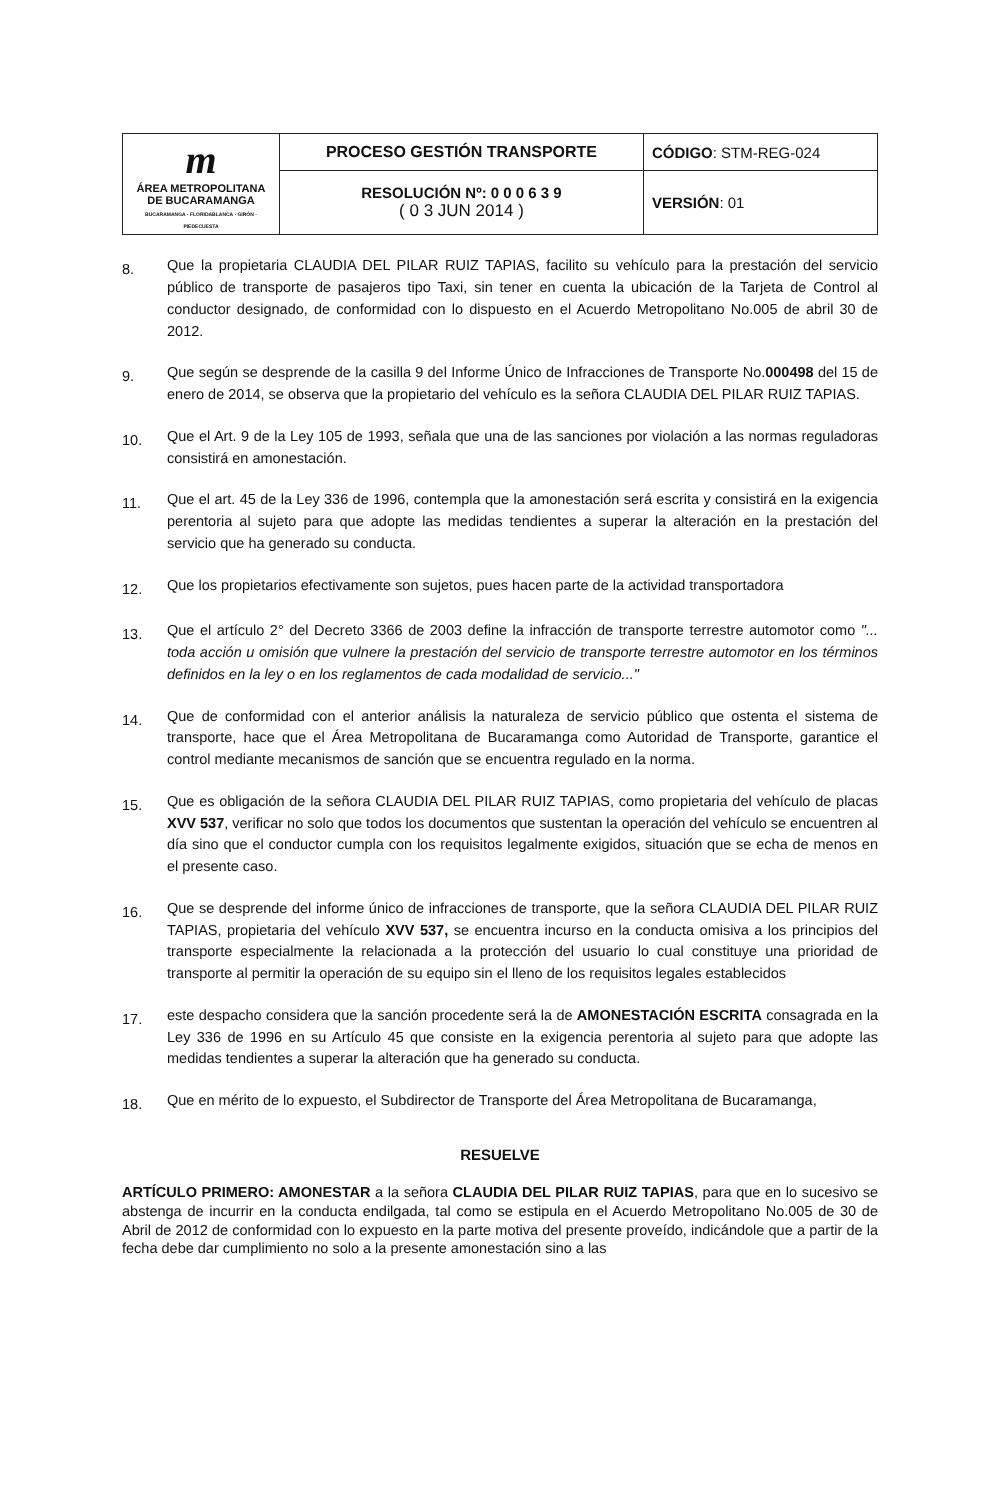| m ÁREA METROPOLITANA DE BUCARAMANGA BUCARAMANGA - FLORIDABLANCA - GIRÓN - PIEDECUESTA | PROCESO GESTIÓN TRANSPORTE | CÓDIGO : STM-REG-024 |
| | RESOLUCIÓN Nº: 0 0 0 6 3 9 ( 0 3 JUN 2014 ) | VERSIÓN : 01 |
8. Que la propietaria CLAUDIA DEL PILAR RUIZ TAPIAS, facilito su vehículo para la prestación del servicio público de transporte de pasajeros tipo Taxi, sin tener en cuenta la ubicación de la Tarjeta de Control al conductor designado, de conformidad con lo dispuesto en el Acuerdo Metropolitano No.005 de abril 30 de 2012.
9. Que según se desprende de la casilla 9 del Informe Único de Infracciones de Transporte No.000498 del 15 de enero de 2014, se observa que la propietario del vehículo es la señora CLAUDIA DEL PILAR RUIZ TAPIAS.
10. Que el Art. 9 de la Ley 105 de 1993, señala que una de las sanciones por violación a las normas reguladoras consistirá en amonestación.
11. Que el art. 45 de la Ley 336 de 1996, contempla que la amonestación será escrita y consistirá en la exigencia perentoria al sujeto para que adopte las medidas tendientes a superar la alteración en la prestación del servicio que ha generado su conducta.
12. Que los propietarios efectivamente son sujetos, pues hacen parte de la actividad transportadora
13. Que el artículo 2° del Decreto 3366 de 2003 define la infracción de transporte terrestre automotor como "... toda acción u omisión que vulnere la prestación del servicio de transporte terrestre automotor en los términos definidos en la ley o en los reglamentos de cada modalidad de servicio..."
14. Que de conformidad con el anterior análisis la naturaleza de servicio público que ostenta el sistema de transporte, hace que el Área Metropolitana de Bucaramanga como Autoridad de Transporte, garantice el control mediante mecanismos de sanción que se encuentra regulado en la norma.
15. Que es obligación de la señora CLAUDIA DEL PILAR RUIZ TAPIAS, como propietaria del vehículo de placas XVV 537, verificar no solo que todos los documentos que sustentan la operación del vehículo se encuentren al día sino que el conductor cumpla con los requisitos legalmente exigidos, situación que se echa de menos en el presente caso.
16. Que se desprende del informe único de infracciones de transporte, que la señora CLAUDIA DEL PILAR RUIZ TAPIAS, propietaria del vehículo XVV 537, se encuentra incurso en la conducta omisiva a los principios del transporte especialmente la relacionada a la protección del usuario lo cual constituye una prioridad de transporte al permitir la operación de su equipo sin el lleno de los requisitos legales establecidos
17. este despacho considera que la sanción procedente será la de AMONESTACIÓN ESCRITA consagrada en la Ley 336 de 1996 en su Artículo 45 que consiste en la exigencia perentoria al sujeto para que adopte las medidas tendientes a superar la alteración que ha generado su conducta.
18. Que en mérito de lo expuesto, el Subdirector de Transporte del Área Metropolitana de Bucaramanga,
RESUELVE
ARTÍCULO PRIMERO: AMONESTAR a la señora CLAUDIA DEL PILAR RUIZ TAPIAS, para que en lo sucesivo se abstenga de incurrir en la conducta endilgada, tal como se estipula en el Acuerdo Metropolitano No.005 de 30 de Abril de 2012 de conformidad con lo expuesto en la parte motiva del presente proveído, indicándole que a partir de la fecha debe dar cumplimiento no solo a la presente amonestación sino a las